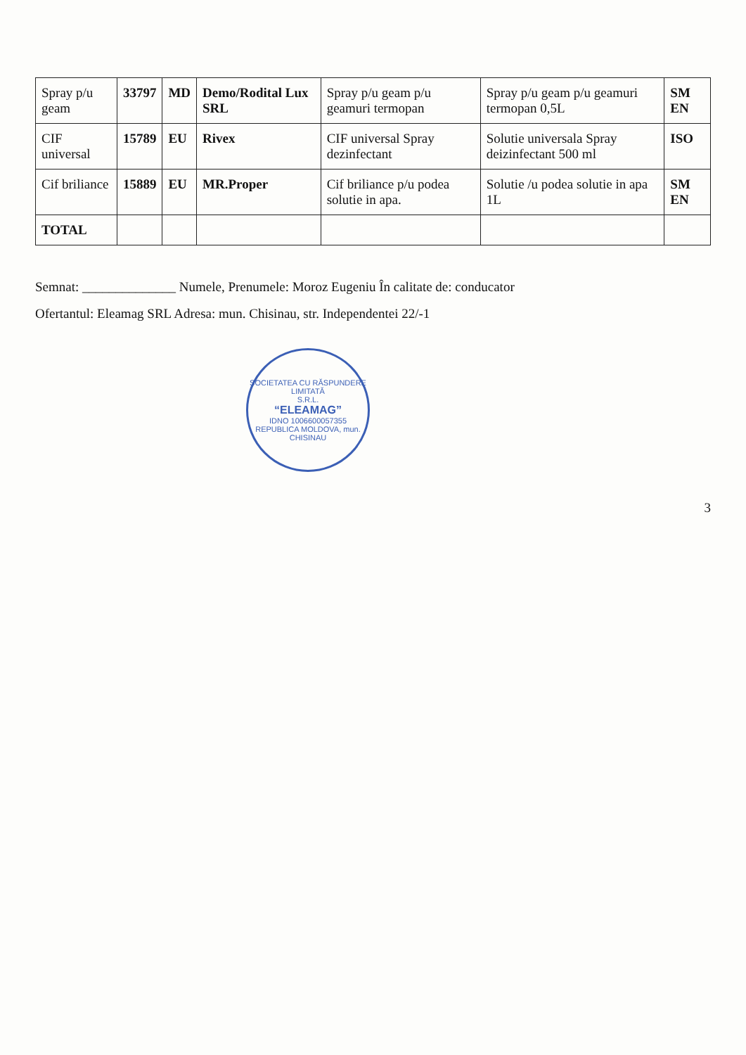| Spray p/u geam | 33797 | MD | Demo/Rodital Lux SRL | Spray p/u geam p/u geamuri termopan | Spray p/u geam p/u geamuri termopan 0,5L | SM EN |
| CIF universal | 15789 | EU | Rivex | CIF universal Spray dezinfectant | Solutie universala Spray deizinfectant 500 ml | ISO |
| Cif briliance | 15889 | EU | MR.Proper | Cif briliance p/u podea solutie in apa. | Solutie /u podea solutie in apa 1L | SM EN |
| TOTAL | | | | | | |
Semnat: ______________ Numele, Prenumele: Moroz Eugeniu În calitate de: conducator
Ofertantul: Eleamag SRL Adresa: mun. Chisinau, str. Independentei 22/-1
SOCIETATEA CU RĂSPUNDERE LIMITATĂ
S.R.L.
“ELEAMAG”
IDNO 1006600057355
REPUBLICA MOLDOVA, mun. CHISINAU
3